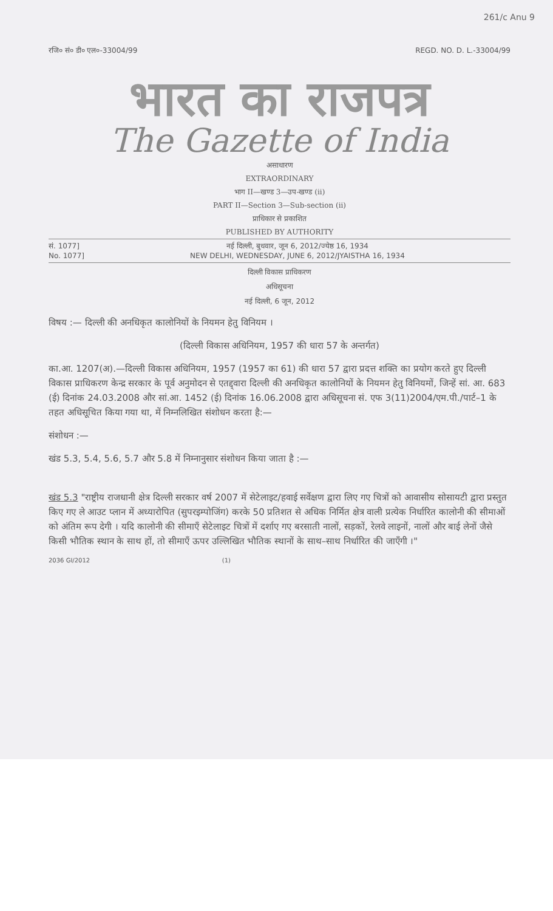261/c Anu 9
रजि० सं० डी० एल०-33004/99 REGD. NO. D. L.-33004/99
भारत का राजपत्र
The Gazette of India
असाधारण
EXTRAORDINARY
भाग II—खण्ड 3—उप-खण्ड (ii)
PART II—Section 3—Sub-section (ii)
प्राधिकार से प्रकाशित
PUBLISHED BY AUTHORITY
सं. 1077]
No. 1077]
नई दिल्ली, बुधवार, जून 6, 2012/ज्येष्ठ 16, 1934
NEW DELHI, WEDNESDAY, JUNE 6, 2012/JYAISTHA 16, 1934
दिल्ली विकास प्राधिकरण
अधिसूचना
नई दिल्ली, 6 जून, 2012
विषय :— दिल्ली की अनधिकृत कालोनियों के नियमन हेतु विनियम ।
(दिल्ली विकास अधिनियम, 1957 की धारा 57 के अन्तर्गत)
का.आ. 1207(अ).—दिल्ली विकास अधिनियम, 1957 (1957 का 61) की धारा 57 द्वारा प्रदत्त शक्ति का प्रयोग करते हुए दिल्ली विकास प्राधिकरण केन्द्र सरकार के पूर्व अनुमोदन से एतद्द्वारा दिल्ली की अनधिकृत कालोनियों के नियमन हेतु विनियमों, जिन्हें सां. आ. 683 (ई) दिनांक 24.03.2008 और सां.आ. 1452 (ई) दिनांक 16.06.2008 द्वारा अधिसूचना सं. एफ 3(11)2004/एम.पी./पार्ट–1 के तहत अधिसूचित किया गया था, में निम्नलिखित संशोधन करता है:—
संशोधन :—
खंड 5.3, 5.4, 5.6, 5.7 और 5.8 में निम्नानुसार संशोधन किया जाता है :—
खंड 5.3 "राष्ट्रीय राजधानी क्षेत्र दिल्ली सरकार वर्ष 2007 में सेटेलाइट/हवाई सर्वेक्षण द्वारा लिए गए चित्रों को आवासीय सोसायटी द्वारा प्रस्तुत किए गए ले आउट प्लान में अध्यारोपित (सुपरइम्पोजिंग) करके 50 प्रतिशत से अधिक निर्मित क्षेत्र वाली प्रत्येक निर्धारित कालोनी की सीमाओं को अंतिम रूप देगी । यदि कालोनी की सीमाएँ सेटेलाइट चित्रों में दर्शाए गए बरसाती नालों, सड़कों, रेलवे लाइनों, नालों और बाई लेनों जैसे किसी भौतिक स्थान के साथ हों, तो सीमाएँ ऊपर उल्लिखित भौतिक स्थानों के साथ–साथ निर्धारित की जाएँगी ।"
2036 GI/2012 (1)